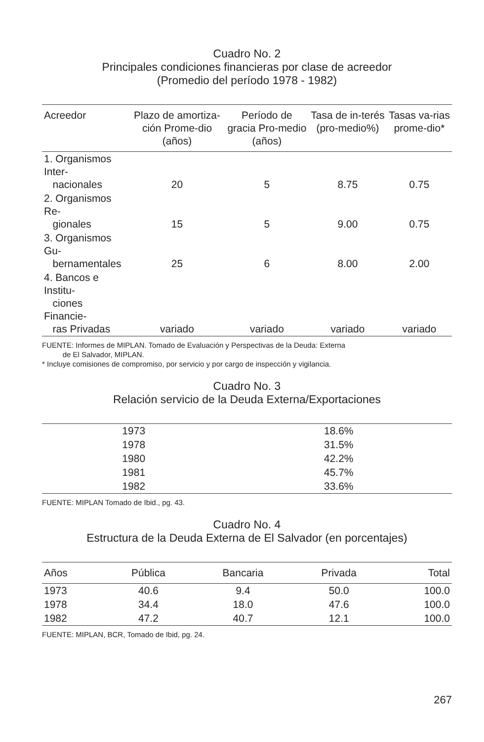Cuadro No. 2
Principales condiciones financieras por clase de acreedor
(Promedio del período 1978 - 1982)
| Acreedor | Plazo de amortiza-ción Prome-dio (años) | Período de gracia Pro-medio (años) | Tasa de in-terés (pro-medio%) | Tasas va-rias prome-dio* |
| --- | --- | --- | --- | --- |
| 1. Organismos Inter- nacionales | 20 | 5 | 8.75 | 0.75 |
| 2. Organismos Re- gionales | 15 | 5 | 9.00 | 0.75 |
| 3. Organismos Gu- bernamentales | 25 | 6 | 8.00 | 2.00 |
| 4. Bancos e Institu- ciones Financie- ras Privadas | variado | variado | variado | variado |
FUENTE: Informes de MIPLAN. Tomado de Evaluación y Perspectivas de la Deuda: Externa
de El Salvador, MIPLAN.
* Incluye comisiones de compromiso, por servicio y por cargo de inspección y vigilancia.
Cuadro No. 3
Relación servicio de la Deuda Externa/Exportaciones
| 1973 | 18.6% |
| 1978 | 31.5% |
| 1980 | 42.2% |
| 1981 | 45.7% |
| 1982 | 33.6% |
FUENTE: MIPLAN Tomado de Ibid., pg. 43.
Cuadro No. 4
Estructura de la Deuda Externa de El Salvador (en porcentajes)
| Años | Pública | Bancaria | Privada | Total |
| --- | --- | --- | --- | --- |
| 1973 | 40.6 | 9.4 | 50.0 | 100.0 |
| 1978 | 34.4 | 18.0 | 47.6 | 100.0 |
| 1982 | 47.2 | 40.7 | 12.1 | 100.0 |
FUENTE: MIPLAN, BCR, Tomado de Ibid, pg. 24.
267